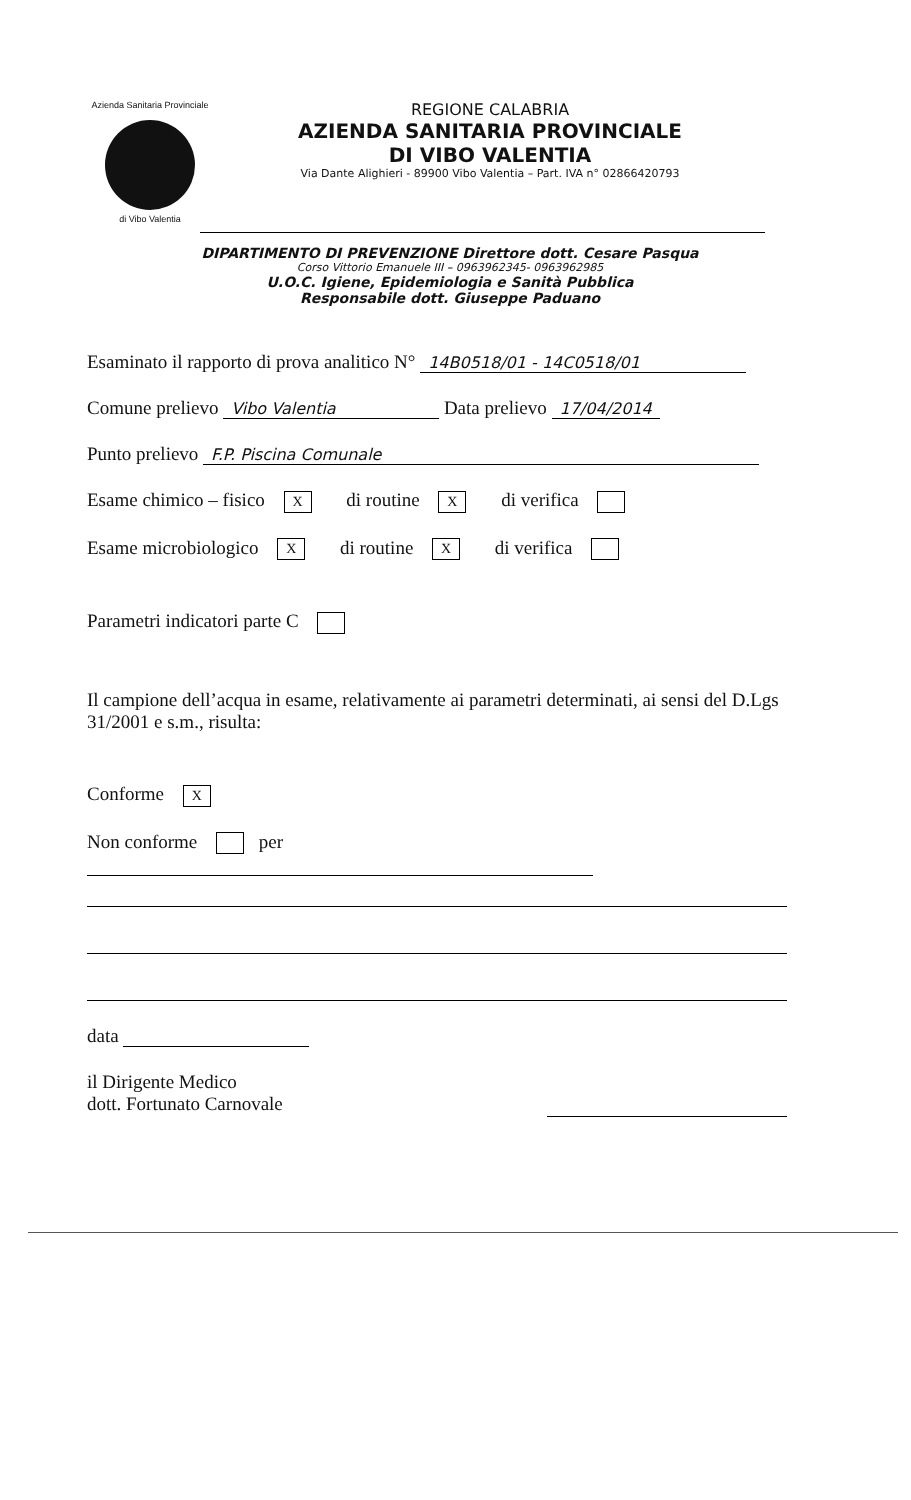Azienda Sanitaria Provinciale
di Vibo Valentia
REGIONE CALABRIA
AZIENDA SANITARIA PROVINCIALE
DI VIBO VALENTIA
Via Dante Alighieri - 89900 Vibo Valentia – Part. IVA n° 02866420793
DIPARTIMENTO DI PREVENZIONE Direttore dott. Cesare Pasqua
Corso Vittorio Emanuele III – 0963962345- 0963962985
U.O.C. Igiene, Epidemiologia e Sanità Pubblica
Responsabile dott. Giuseppe Paduano
Esaminato il rapporto di prova analitico N° 14B0518/01 - 14C0518/01
Comune prelievo Vibo Valentia Data prelievo 17/04/2014
Punto prelievo F.P. Piscina Comunale
Esame chimico – fisico X di routine X di verifica
Esame microbiologico X di routine X di verifica
Parametri indicatori parte C
Il campione dell’acqua in esame, relativamente ai parametri determinati, ai sensi del D.Lgs 31/2001 e s.m., risulta:
Conforme X
Non conforme per
data
il Dirigente Medico
dott. Fortunato Carnovale